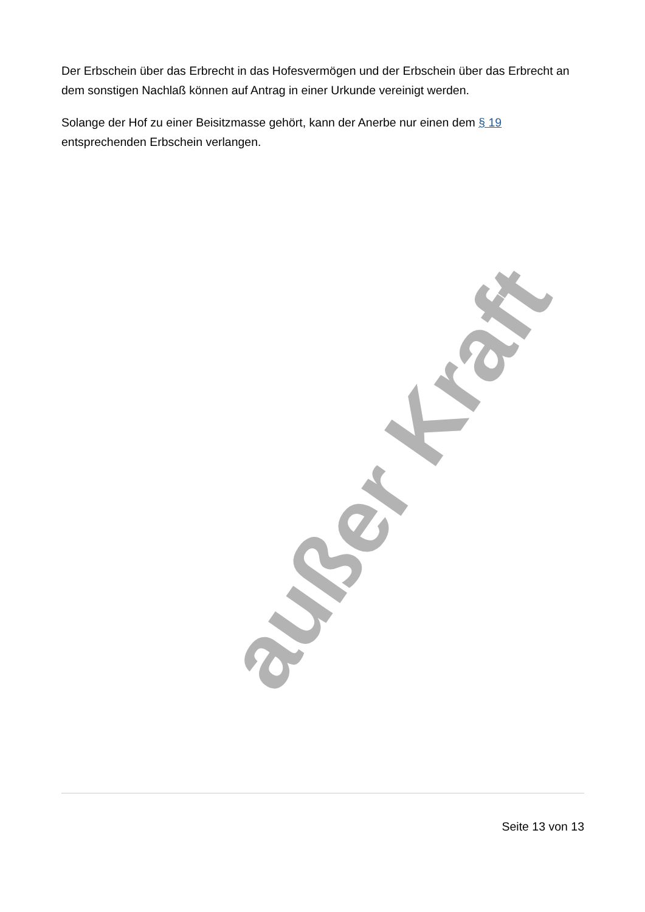Der Erbschein über das Erbrecht in das Hofesvermögen und der Erbschein über das Erbrecht an dem sonstigen Nachlaß können auf Antrag in einer Urkunde vereinigt werden.
Solange der Hof zu einer Beisitzmasse gehört, kann der Anerbe nur einen dem § 19 entsprechenden Erbschein verlangen.
außer Kraft
Seite 13 von 13